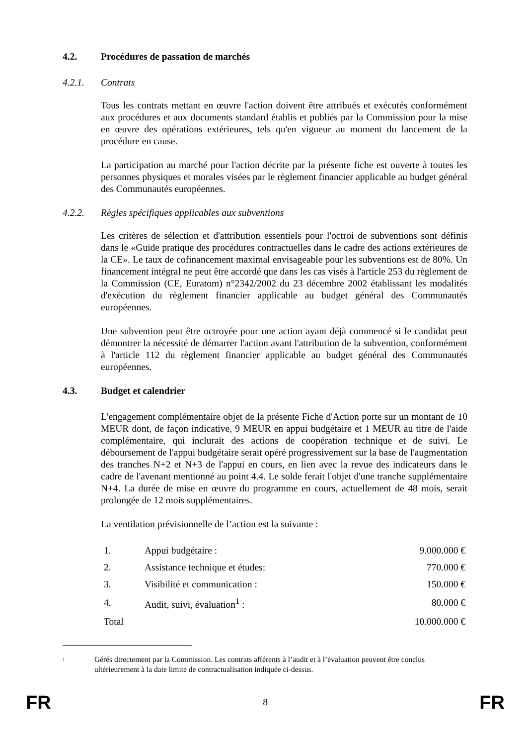4.2. Procédures de passation de marchés
4.2.1. Contrats
Tous les contrats mettant en œuvre l'action doivent être attribués et exécutés conformément aux procédures et aux documents standard établis et publiés par la Commission pour la mise en œuvre des opérations extérieures, tels qu'en vigueur au moment du lancement de la procédure en cause.
La participation au marché pour l'action décrite par la présente fiche est ouverte à toutes les personnes physiques et morales visées par le règlement financier applicable au budget général des Communautés européennes.
4.2.2. Règles spécifiques applicables aux subventions
Les critères de sélection et d'attribution essentiels pour l'octroi de subventions sont définis dans le «Guide pratique des procédures contractuelles dans le cadre des actions extérieures de la CE». Le taux de cofinancement maximal envisageable pour les subventions est de 80%. Un financement intégral ne peut être accordé que dans les cas visés à l'article 253 du règlement de la Commission (CE, Euratom) n°2342/2002 du 23 décembre 2002 établissant les modalités d'exécution du règlement financier applicable au budget général des Communautés européennes.
Une subvention peut être octroyée pour une action ayant déjà commencé si le candidat peut démontrer la nécessité de démarrer l'action avant l'attribution de la subvention, conformément à l'article 112 du règlement financier applicable au budget général des Communautés européennes.
4.3. Budget et calendrier
L'engagement complémentaire objet de la présente Fiche d'Action porte sur un montant de 10 MEUR dont, de façon indicative, 9 MEUR en appui budgétaire et 1 MEUR au titre de l'aide complémentaire, qui inclurait des actions de coopération technique et de suivi. Le déboursement de l'appui budgétaire serait opéré progressivement sur la base de l'augmentation des tranches N+2 et N+3 de l'appui en cours, en lien avec la revue des indicateurs dans le cadre de l'avenant mentionné au point 4.4. Le solde ferait l'objet d'une tranche supplémentaire N+4. La durée de mise en œuvre du programme en cours, actuellement de 48 mois, serait prolongée de 12 mois supplémentaires.
La ventilation prévisionnelle de l’action est la suivante :
| 1. | Appui budgétaire : | 9.000.000 € |
| 2. | Assistance technique et études: | 770.000 € |
| 3. | Visibilité et communication : | 150.000 € |
| 4. | Audit, suivi, évaluation<sup>1</sup> : | 80.000 € |
| Total | | 10.000.000 € |
<sup>1</sup> Gérés directement par la Commission. Les contrats afférents à l’audit et à l’évaluation peuvent être conclus ultérieurement à la date limite de contractualisation indiquée ci-dessus.
FR 8 FR